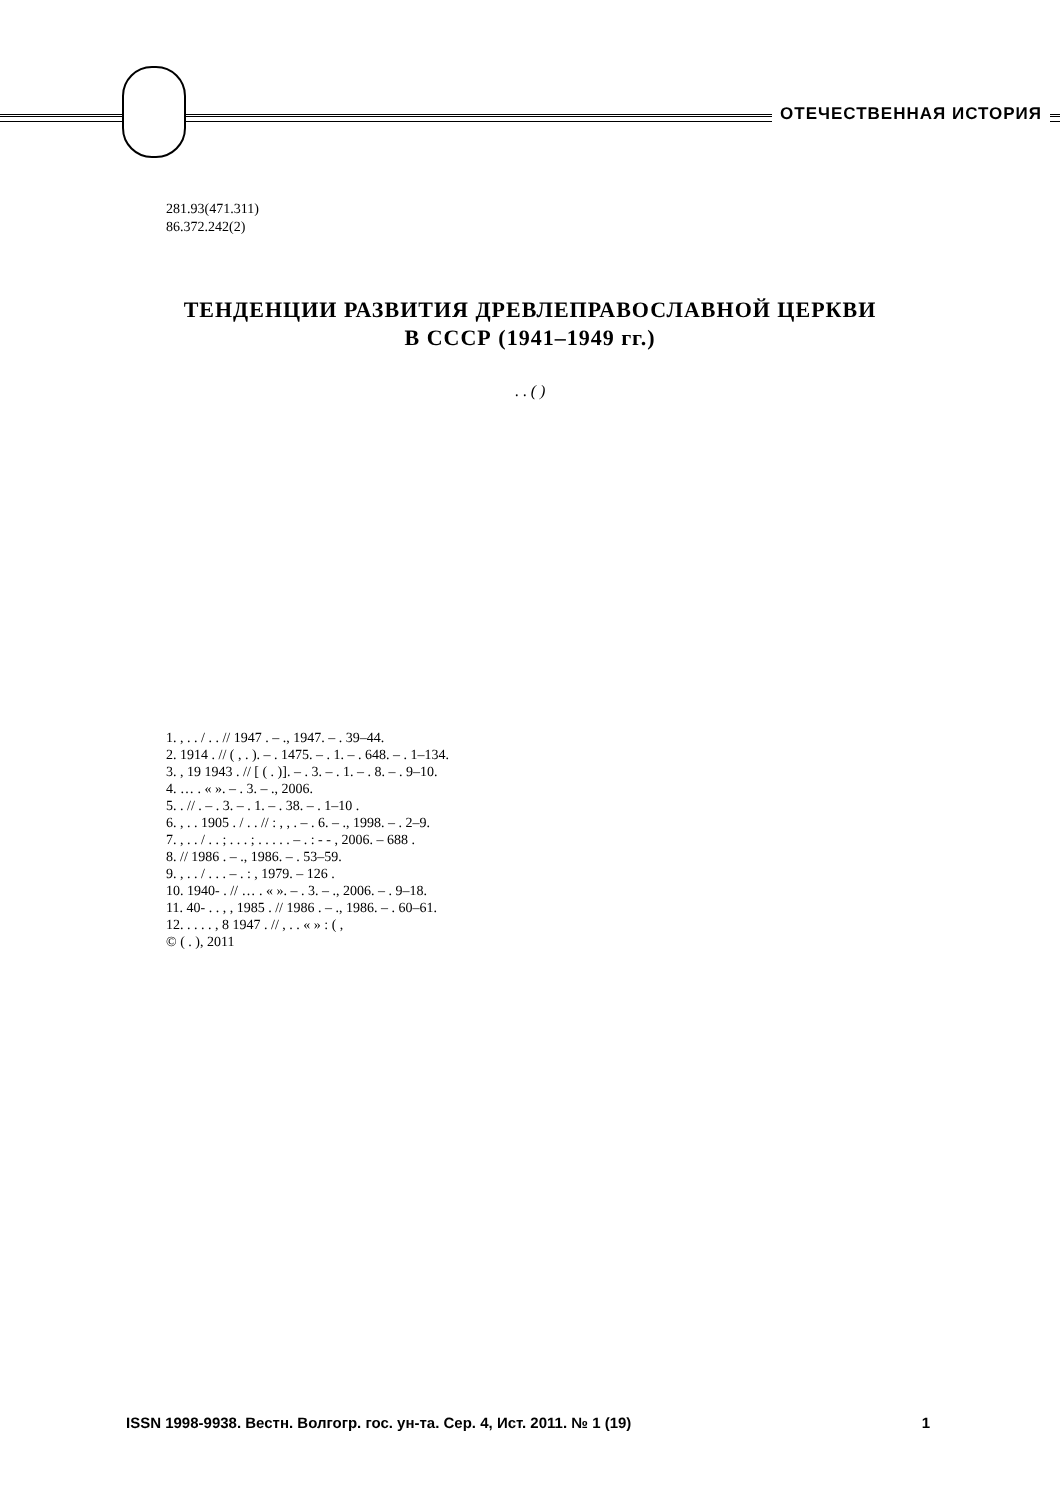ОТЕЧЕСТВЕННАЯ ИСТОРИЯ
281.93(471.311)
86.372.242(2)
ТЕНДЕНЦИИ РАЗВИТИЯ ДРЕВЛЕПРАВОСЛАВНОЙ ЦЕРКВИ
В СССР (1941–1949 гг.)
. . ( )
1. , . . / . . // 1947 . – ., 1947. – . 39–44.
2. 1914 . // ( , . ). – . 1475. – . 1. – . 648. – . 1–134.
3. , 19 1943 . // [ ( . )]. – . 3. – . 1. – . 8. – . 9–10.
4. … . « ». – . 3. – ., 2006.
5. . // . – . 3. – . 1. – . 38. – . 1–10 .
6. , . . 1905 . / . . // : , , . – . 6. – ., 1998. – . 2–9.
7. , . . / . . ; . . . ; . . . . . – . : - - , 2006. – 688 .
8. // 1986 . – ., 1986. – . 53–59.
9. , . . / . . . – . : , 1979. – 126 .
10. 1940- . // … . « ». – . 3. – ., 2006. – . 9–18.
11. 40- . . , , 1985 . // 1986 . – ., 1986. – . 60–61.
12. . . . . , 8 1947 . // , . . « » : ( ,
© ( . ), 2011
ISSN 1998-9938. Вестн. Волгогр. гос. ун-та. Сер. 4, Ист. 2011. № 1 (19) 1